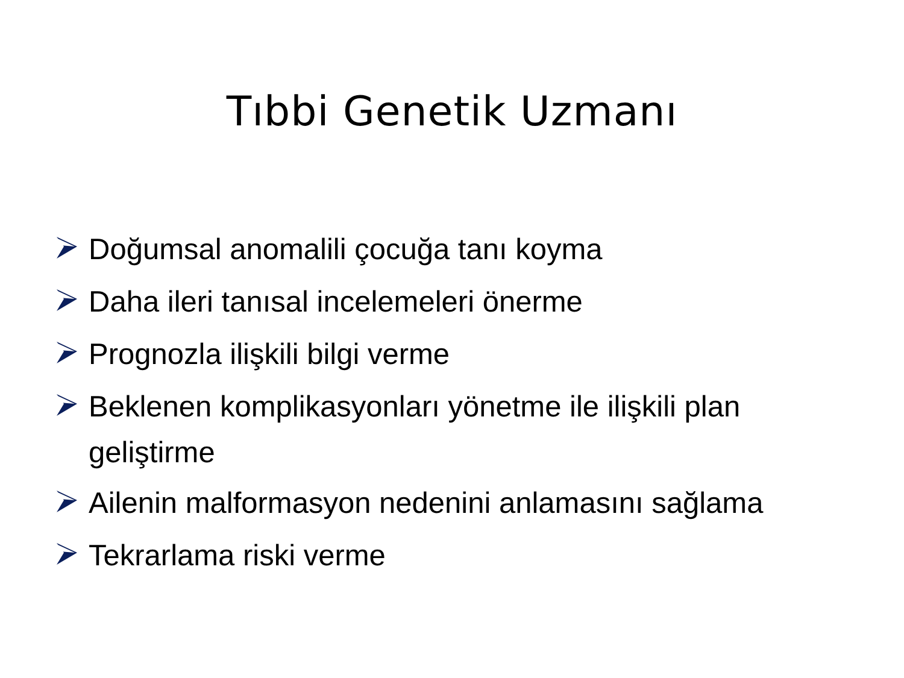Tıbbi Genetik Uzmanı
Doğumsal anomalili çocuğa tanı koyma
Daha ileri tanısal incelemeleri önerme
Prognozla ilişkili bilgi verme
Beklenen komplikasyonları yönetme ile ilişkili plan geliştirme
Ailenin malformasyon nedenini anlamasını sağlama
Tekrarlama riski verme